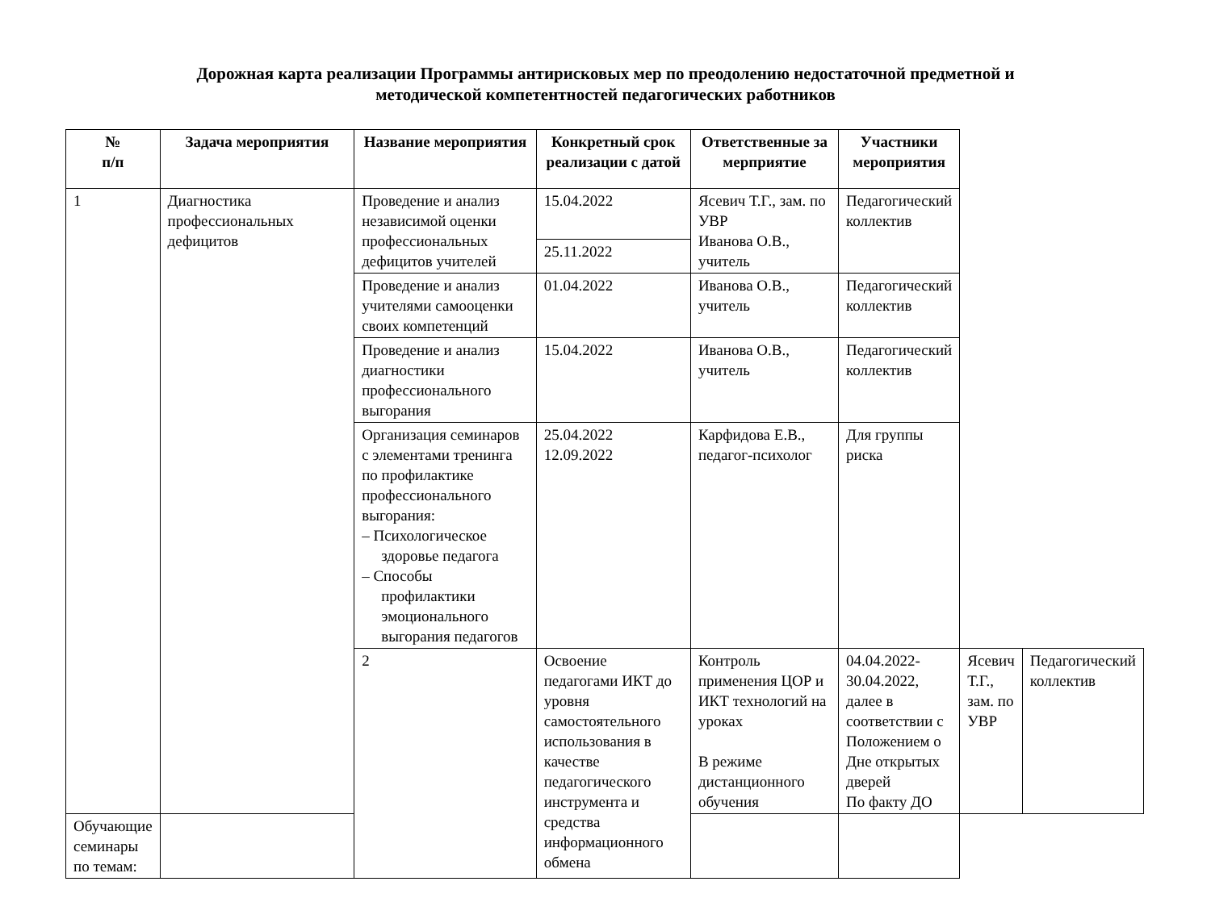Дорожная карта реализации Программы антирисковых мер по преодолению недостаточной предметной и
методической компетентностей педагогических работников
| № п/п | Задача мероприятия | Название мероприятия | Конкретный срок реализации с датой | Ответственные за мерприятие | Участники мероприятия | | |
| --- | --- | --- | --- | --- | --- | --- | --- |
| 1 | Диагностика профессиональных дефицитов | Проведение и анализ независимой оценки профессиональных дефицитов учителей | 15.04.2022 | Ясевич Т.Г., зам. по УВР Иванова О.В., учитель | Педагогический коллектив | | |
| | | | 25.11.2022 | | | | |
| | | Проведение и анализ учителями самооценки своих компетенций | 01.04.2022 | Иванова О.В., учитель | Педагогический коллектив | | |
| | | Проведение и анализ диагностики профессионального выгорания | 15.04.2022 | Иванова О.В., учитель | Педагогический коллектив | | |
| | | Организация семинаров с элементами тренинга по профилактике профессионального выгорания: – Психологическое здоровье педагога – Способы профилактики эмоционального выгорания педагогов | 25.04.2022 12.09.2022 | Карфидова Е.В., педагог-психолог | Для группы риска | | |
| | | 2 | Освоение педагогами ИКТ до уровня самостоятельного использования в качестве педагогического инструмента и средства информационного обмена | Контроль применения ЦОР и ИКТ технологий на уроках В режиме дистанционного обучения | 04.04.2022-30.04.2022, далее в соответствии с Положением о Дне открытых дверей По факту ДО | Ясевич Т.Г., зам. по УВР | Педагогический коллектив |
| Обучающие семинары по темам: | | | | | | | |